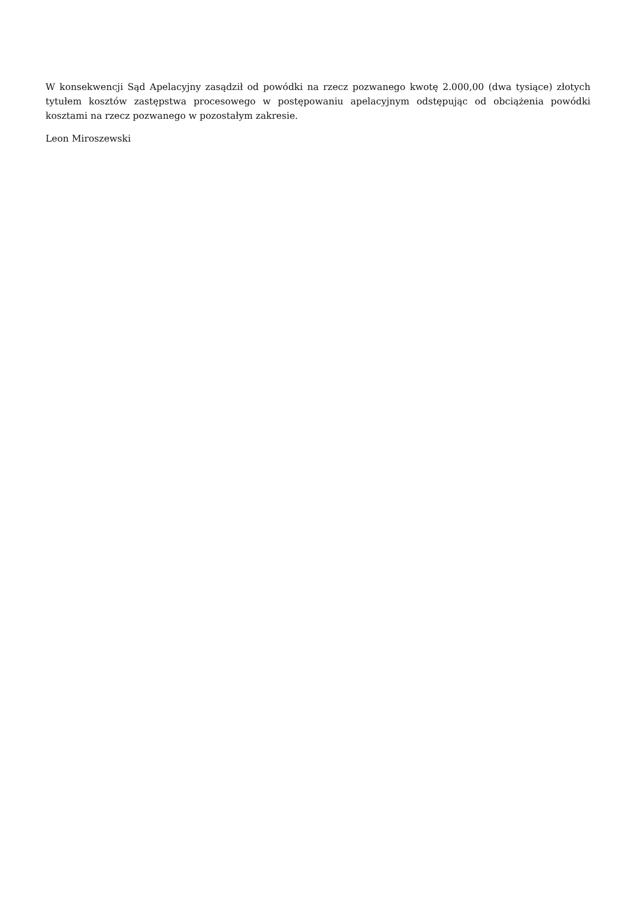W konsekwencji Sąd Apelacyjny zasądził od powódki na rzecz pozwanego kwotę 2.000,00 (dwa tysiące) złotych tytułem kosztów zastępstwa procesowego w postępowaniu apelacyjnym odstępując od obciążenia powódki kosztami na rzecz pozwanego w pozostałym zakresie.
Leon Miroszewski